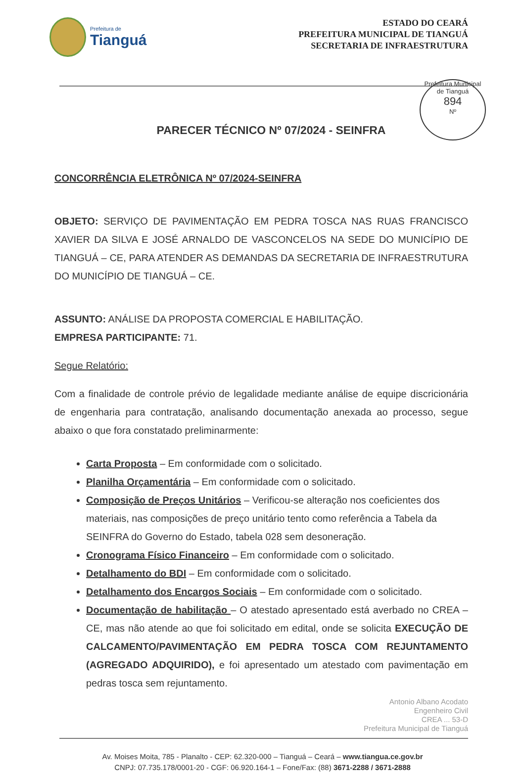Prefeitura de
Tianguá
ESTADO DO CEARÁ
PREFEITURA MUNICIPAL DE TIANGUÁ
SECRETARIA DE INFRAESTRUTURA
Prefeitura Municipal de Tianguá
894
Nº
PARECER TÉCNICO Nº 07/2024 - SEINFRA
CONCORRÊNCIA ELETRÔNICA Nº 07/2024-SEINFRA
OBJETO: SERVIÇO DE PAVIMENTAÇÃO EM PEDRA TOSCA NAS RUAS FRANCISCO XAVIER DA SILVA E JOSÉ ARNALDO DE VASCONCELOS NA SEDE DO MUNICÍPIO DE TIANGUÁ – CE, PARA ATENDER AS DEMANDAS DA SECRETARIA DE INFRAESTRUTURA DO MUNICÍPIO DE TIANGUÁ – CE.
ASSUNTO: ANÁLISE DA PROPOSTA COMERCIAL E HABILITAÇÃO.
EMPRESA PARTICIPANTE: 71.
Segue Relatório:
Com a finalidade de controle prévio de legalidade mediante análise de equipe discricionária de engenharia para contratação, analisando documentação anexada ao processo, segue abaixo o que fora constatado preliminarmente:
Carta Proposta – Em conformidade com o solicitado.
Planilha Orçamentária – Em conformidade com o solicitado.
Composição de Preços Unitários – Verificou-se alteração nos coeficientes dos materiais, nas composições de preço unitário tento como referência a Tabela da SEINFRA do Governo do Estado, tabela 028 sem desoneração.
Cronograma Físico Financeiro – Em conformidade com o solicitado.
Detalhamento do BDI – Em conformidade com o solicitado.
Detalhamento dos Encargos Sociais – Em conformidade com o solicitado.
Documentação de habilitação – O atestado apresentado está averbado no CREA – CE, mas não atende ao que foi solicitado em edital, onde se solicita EXECUÇÃO DE CALCAMENTO/PAVIMENTAÇÃO EM PEDRA TOSCA COM REJUNTAMENTO (AGREGADO ADQUIRIDO), e foi apresentado um atestado com pavimentação em pedras tosca sem rejuntamento.
Antonio Albano Acodato
Engenheiro Civil
CREA ... 53-D
Prefeitura Municipal de Tianguá
Av. Moises Moita, 785 - Planalto - CEP: 62.320-000 – Tianguá – Ceará – www.tiangua.ce.gov.br
CNPJ: 07.735.178/0001-20 - CGF: 06.920.164-1 – Fone/Fax: (88) 3671-2288 / 3671-2888